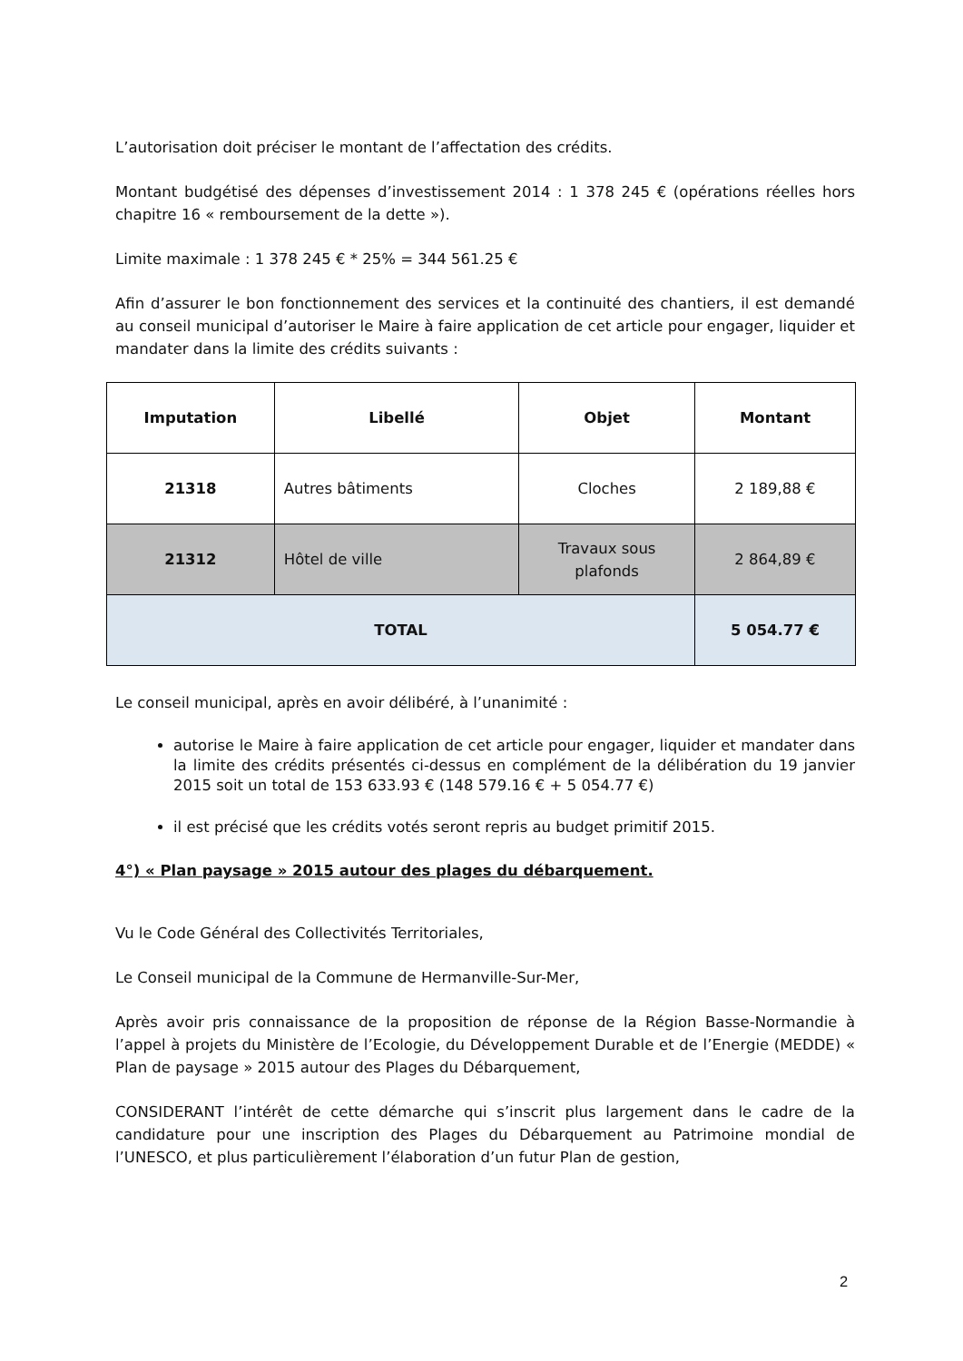L’autorisation doit préciser le montant de l’affectation des crédits.
Montant budgétisé des dépenses d’investissement 2014 : 1 378 245 € (opérations réelles hors chapitre 16 « remboursement de la dette »).
Limite maximale : 1 378 245 € * 25% = 344 561.25 €
Afin d’assurer le bon fonctionnement des services et la continuité des chantiers, il est demandé au conseil municipal d’autoriser le Maire à faire application de cet article pour engager, liquider et mandater dans la limite des crédits suivants :
| Imputation | Libellé | Objet | Montant |
| --- | --- | --- | --- |
| 21318 | Autres bâtiments | Cloches | 2 189,88 € |
| 21312 | Hôtel de ville | Travaux sous plafonds | 2 864,89 € |
| TOTAL | | | 5 054.77 € |
Le conseil municipal, après en avoir délibéré, à l’unanimité :
autorise le Maire à faire application de cet article pour engager, liquider et mandater dans la limite des crédits présentés ci-dessus en complément de la délibération du 19 janvier 2015 soit un total de 153 633.93 € (148 579.16 € + 5 054.77 €)
il est précisé que les crédits votés seront repris au budget primitif 2015.
4°) « Plan paysage » 2015 autour des plages du débarquement.
Vu le Code Général des Collectivités Territoriales,
Le Conseil municipal de la Commune de Hermanville-Sur-Mer,
Après avoir pris connaissance de la proposition de réponse de la Région Basse-Normandie à l’appel à projets du Ministère de l’Ecologie, du Développement Durable et de l’Energie (MEDDE) « Plan de paysage » 2015 autour des Plages du Débarquement,
CONSIDERANT l’intérêt de cette démarche qui s’inscrit plus largement dans le cadre de la candidature pour une inscription des Plages du Débarquement au Patrimoine mondial de l’UNESCO, et plus particulièrement l’élaboration d’un futur Plan de gestion,
2